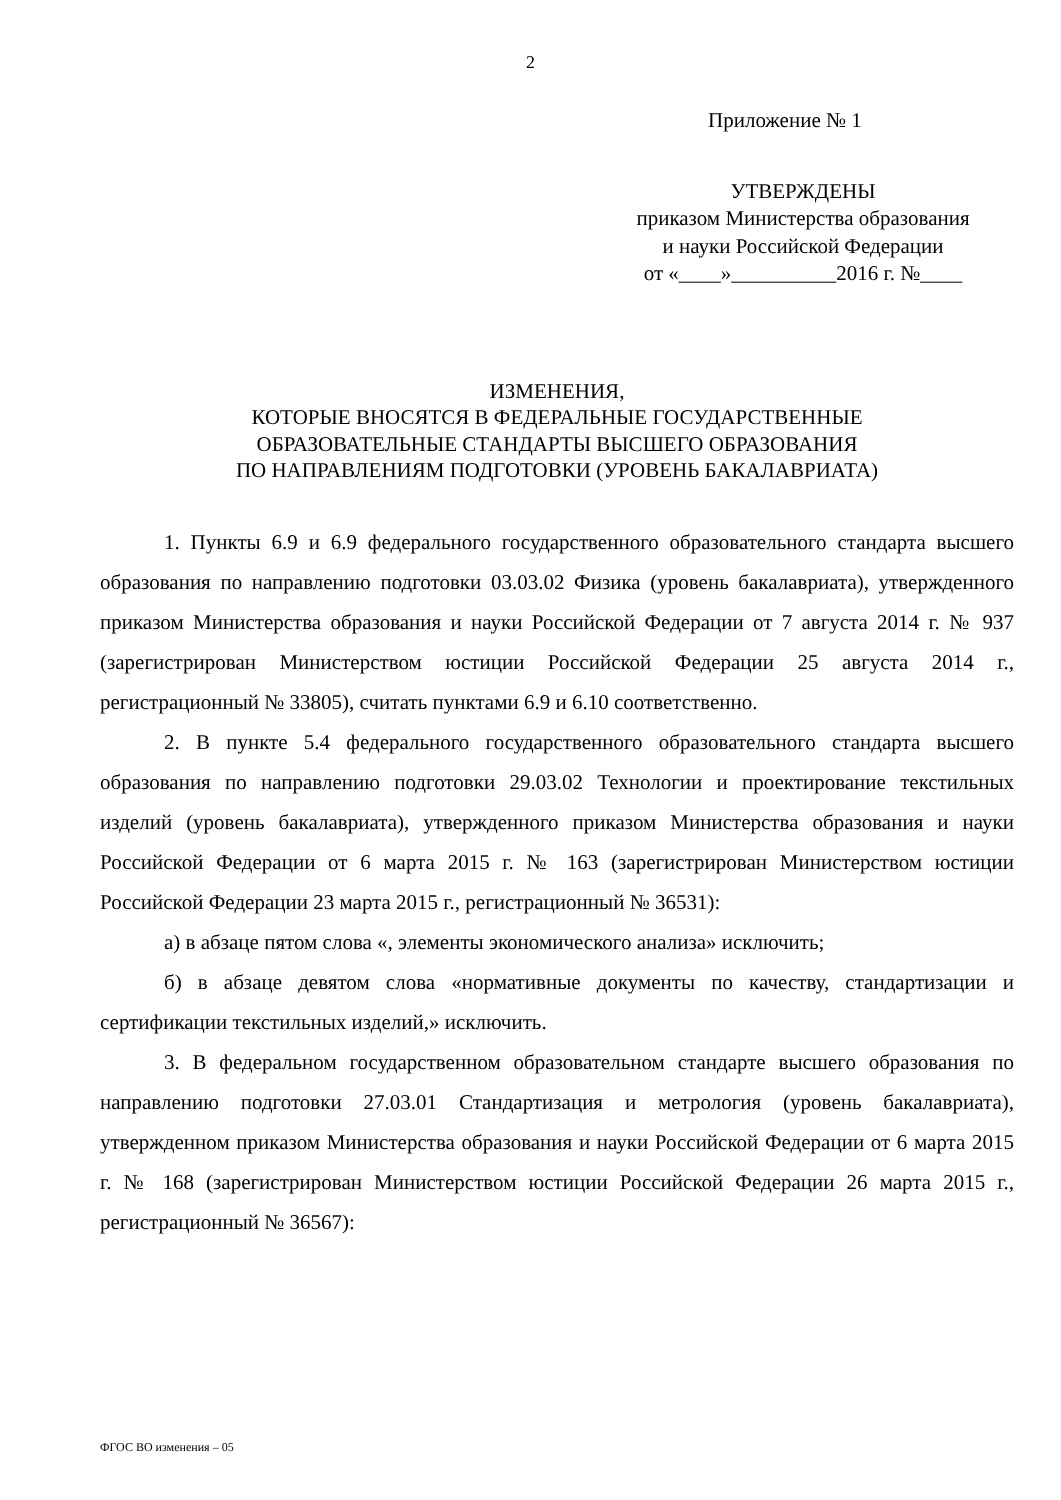2
Приложение № 1
УТВЕРЖДЕНЫ
приказом Министерства образования
и науки Российской Федерации
от «____»__________2016 г. №____
ИЗМЕНЕНИЯ,
КОТОРЫЕ ВНОСЯТСЯ В ФЕДЕРАЛЬНЫЕ ГОСУДАРСТВЕННЫЕ
ОБРАЗОВАТЕЛЬНЫЕ СТАНДАРТЫ ВЫСШЕГО ОБРАЗОВАНИЯ
ПО НАПРАВЛЕНИЯМ ПОДГОТОВКИ (УРОВЕНЬ БАКАЛАВРИАТА)
1. Пункты 6.9 и 6.9 федерального государственного образовательного стандарта высшего образования по направлению подготовки 03.03.02 Физика (уровень бакалавриата), утвержденного приказом Министерства образования и науки Российской Федерации от 7 августа 2014 г. № 937 (зарегистрирован Министерством юстиции Российской Федерации 25 августа 2014 г., регистрационный № 33805), считать пунктами 6.9 и 6.10 соответственно.
2. В пункте 5.4 федерального государственного образовательного стандарта высшего образования по направлению подготовки 29.03.02 Технологии и проектирование текстильных изделий (уровень бакалавриата), утвержденного приказом Министерства образования и науки Российской Федерации от 6 марта 2015 г. № 163 (зарегистрирован Министерством юстиции Российской Федерации 23 марта 2015 г., регистрационный № 36531):
а) в абзаце пятом слова «, элементы экономического анализа» исключить;
б) в абзаце девятом слова «нормативные документы по качеству, стандартизации и сертификации текстильных изделий,» исключить.
3. В федеральном государственном образовательном стандарте высшего образования по направлению подготовки 27.03.01 Стандартизация и метрология (уровень бакалавриата), утвержденном приказом Министерства образования и науки Российской Федерации от 6 марта 2015 г. № 168 (зарегистрирован Министерством юстиции Российской Федерации 26 марта 2015 г., регистрационный № 36567):
ФГОС ВО изменения – 05